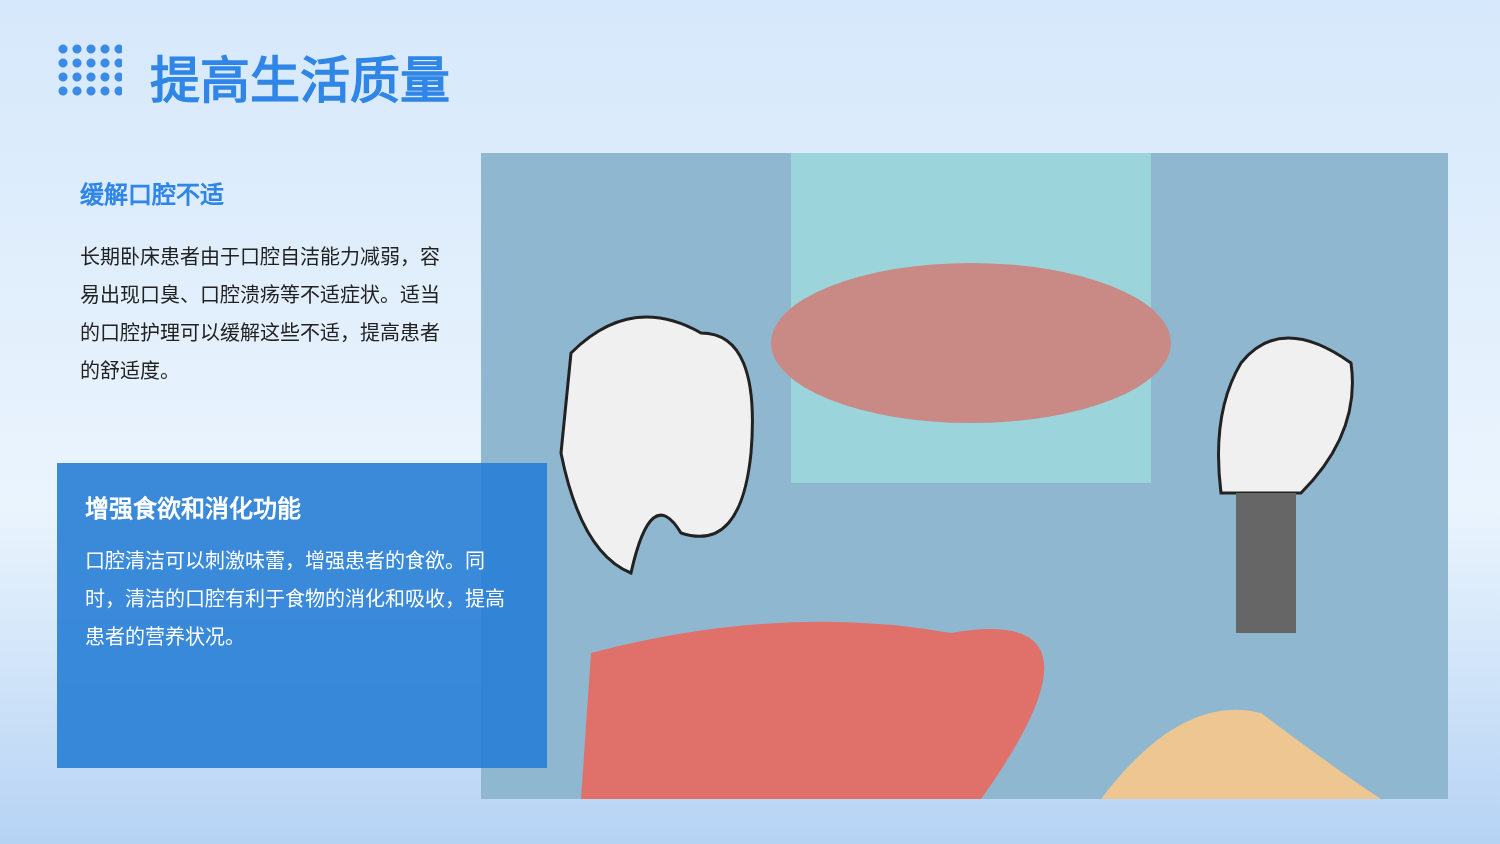提高生活质量
缓解口腔不适
长期卧床患者由于口腔自洁能力减弱，容易出现口臭、口腔溃疡等不适症状。适当的口腔护理可以缓解这些不适，提高患者的舒适度。
增强食欲和消化功能
口腔清洁可以刺激味蕾，增强患者的食欲。同时，清洁的口腔有利于食物的消化和吸收，提高患者的营养状况。